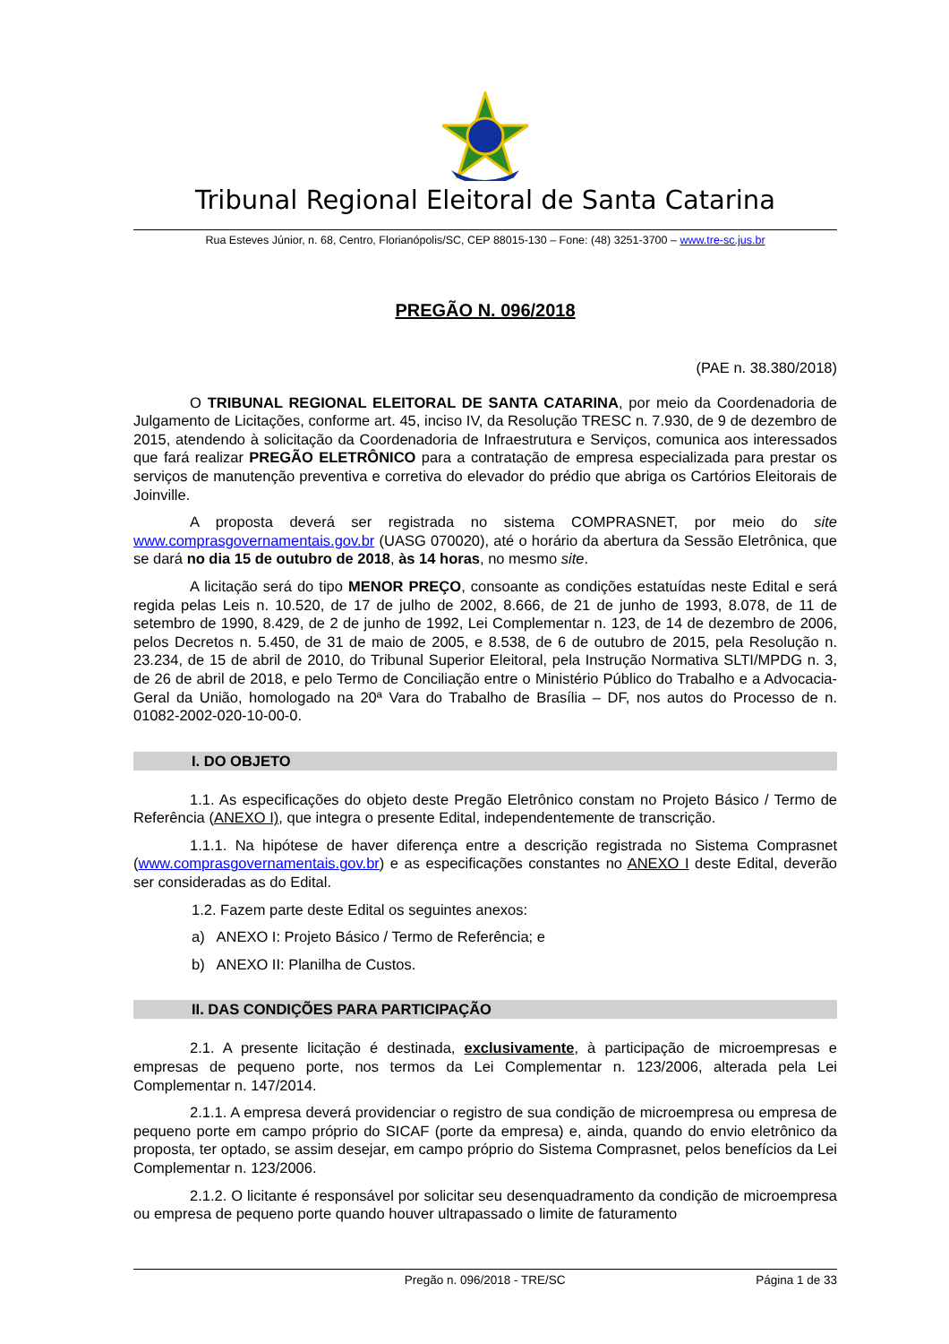Tribunal Regional Eleitoral de Santa Catarina
Rua Esteves Júnior, n. 68, Centro, Florianópolis/SC, CEP 88015-130 – Fone: (48) 3251-3700 – www.tre-sc.jus.br
PREGÃO N. 096/2018
(PAE n. 38.380/2018)
O TRIBUNAL REGIONAL ELEITORAL DE SANTA CATARINA, por meio da Coordenadoria de Julgamento de Licitações, conforme art. 45, inciso IV, da Resolução TRESC n. 7.930, de 9 de dezembro de 2015, atendendo à solicitação da Coordenadoria de Infraestrutura e Serviços, comunica aos interessados que fará realizar PREGÃO ELETRÔNICO para a contratação de empresa especializada para prestar os serviços de manutenção preventiva e corretiva do elevador do prédio que abriga os Cartórios Eleitorais de Joinville.
A proposta deverá ser registrada no sistema COMPRASNET, por meio do site www.comprasgovernamentais.gov.br (UASG 070020), até o horário da abertura da Sessão Eletrônica, que se dará no dia 15 de outubro de 2018, às 14 horas, no mesmo site.
A licitação será do tipo MENOR PREÇO, consoante as condições estatuídas neste Edital e será regida pelas Leis n. 10.520, de 17 de julho de 2002, 8.666, de 21 de junho de 1993, 8.078, de 11 de setembro de 1990, 8.429, de 2 de junho de 1992, Lei Complementar n. 123, de 14 de dezembro de 2006, pelos Decretos n. 5.450, de 31 de maio de 2005, e 8.538, de 6 de outubro de 2015, pela Resolução n. 23.234, de 15 de abril de 2010, do Tribunal Superior Eleitoral, pela Instrução Normativa SLTI/MPDG n. 3, de 26 de abril de 2018, e pelo Termo de Conciliação entre o Ministério Público do Trabalho e a Advocacia-Geral da União, homologado na 20ª Vara do Trabalho de Brasília – DF, nos autos do Processo de n. 01082-2002-020-10-00-0.
I. DO OBJETO
1.1. As especificações do objeto deste Pregão Eletrônico constam no Projeto Básico / Termo de Referência (ANEXO I), que integra o presente Edital, independentemente de transcrição.
1.1.1. Na hipótese de haver diferença entre a descrição registrada no Sistema Comprasnet (www.comprasgovernamentais.gov.br) e as especificações constantes no ANEXO I deste Edital, deverão ser consideradas as do Edital.
1.2. Fazem parte deste Edital os seguintes anexos:
a) ANEXO I: Projeto Básico / Termo de Referência; e
b) ANEXO II: Planilha de Custos.
II. DAS CONDIÇÕES PARA PARTICIPAÇÃO
2.1. A presente licitação é destinada, exclusivamente, à participação de microempresas e empresas de pequeno porte, nos termos da Lei Complementar n. 123/2006, alterada pela Lei Complementar n. 147/2014.
2.1.1. A empresa deverá providenciar o registro de sua condição de microempresa ou empresa de pequeno porte em campo próprio do SICAF (porte da empresa) e, ainda, quando do envio eletrônico da proposta, ter optado, se assim desejar, em campo próprio do Sistema Comprasnet, pelos benefícios da Lei Complementar n. 123/2006.
2.1.2. O licitante é responsável por solicitar seu desenquadramento da condição de microempresa ou empresa de pequeno porte quando houver ultrapassado o limite de faturamento
Pregão n. 096/2018 - TRE/SC Página 1 de 33